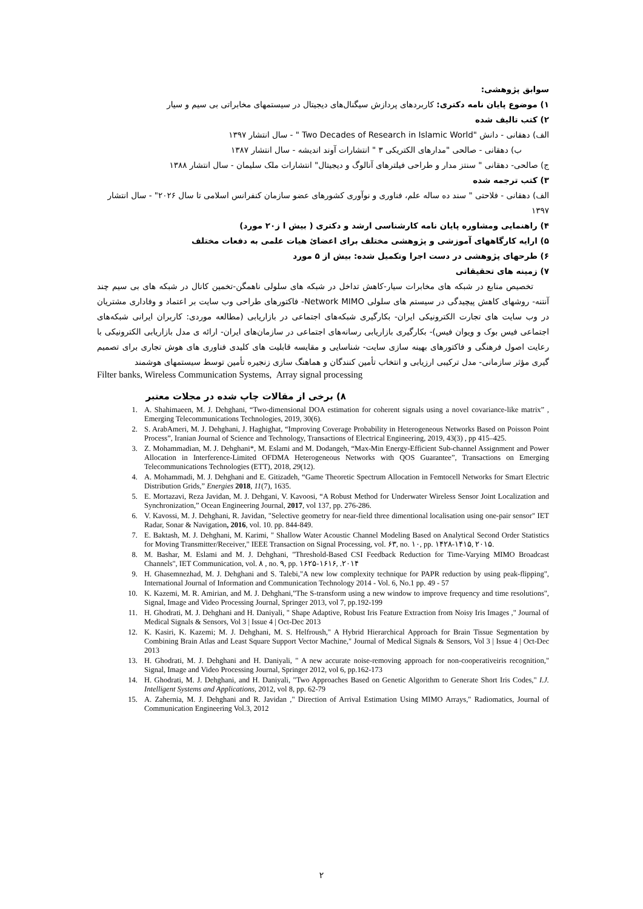سوابق پژوهشی:
۱) موضوع پایان نامه دکتری: کاربردهای پردازش سیگنال‌های دیجیتال در سیستمهای مخابراتی بی سیم و سیار
۲) کتب تالیف شده
الف) دهقانی - دانش "Two Decades of Research in Islamic World " - سال انتشار ۱۳۹۷
ب) دهقانی - صالحی "مدارهای الکتریکی ۳ " انتشارات آوند اندیشه - سال انتشار ۱۳۸۷
ج) صالحی- دهقانی " سنتز مدار و طراحی فیلترهای آنالوگ و دیجیتال" انتشارات ملک سلیمان - سال انتشار ۱۳۸۸
۳) کتب ترجمه شده
الف) دهقانی - فلاحتی " سند ده ساله علم، فناوری و نوآوری کشورهای عضو سازمان کنفرانس اسلامی تا سال ۲۰۲۶" - سال انتشار ۱۳۹۷
۴) راهنمایی ومشاوره پایان نامه کارشناسی ارشد و دکتری ( بیش ا ز۲۰ مورد)
۵) ارایه کارگاههای آموزشی و پژوهشی مختلف برای اعضاﺉ هیات علمی به دفعات مختلف
۶) طرحهای پژوهشی در دست اجرا وتکمیل شده: بیش از ۵ مورد
۷) زمینه های تحقیقاتی
تخصیص منابع در شبکه های مخابرات سیار-کاهش تداخل در شبکه های سلولی ناهمگن-تخمین کانال در شبکه های بی سیم چند آنتنه- روشهای کاهش پیچیدگی در سیستم های سلولی Network MIMO- فاکتورهای طراحی وب سایت بر اعتماد و وفاداری مشتریان در وب سایت های تجارت الکترونیکی ایران- بکارگیری شبکه‌های اجتماعی در بازاریابی (مطالعه موردی: کاربران ایرانی شبکه‌های اجتماعی فیس بوک و ویوان فیس)- بکارگیری بازاریابی رسانه‌های اجتماعی در سازمان‌های ایران- ارائه ی مدل بازاریابی الکترونیکی با رعایت اصول فرهنگی و فاکتورهای بهینه سازی سایت- شناسایی و مقایسه قابلیت های کلیدی فناوری های هوش تجاری برای تصمیم گیری مؤثر سازمانی- مدل ترکیبی ارزیابی و انتخاب تأمین کنندگان و هماهنگ سازی زنجیره تأمین توسط سیستمهای هوشمند
Filter banks, Wireless Communication Systems, Array signal processing
۸) برخی از مقالات چاپ شده در مجلات معتبر
1. A. Shahimaeen, M. J. Dehghani, “Two-dimensional DOA estimation for coherent signals using a novel covariance-like matrix” , Emerging Telecommunications Technologies, 2019, 30(6).
2. S. ArabAmeri, M. J. Dehghani, J. Haghighat, “Improving Coverage Probability in Heterogeneous Networks Based on Poisson Point Process”, Iranian Journal of Science and Technology, Transactions of Electrical Engineering, 2019, 43(3) , pp 415–425.
3. Z. Mohammadian, M. J. Dehghani*, M. Eslami and M. Dodangeh, “Max-Min Energy-Efficient Sub-channel Assignment and Power Allocation in Interference-Limited OFDMA Heterogeneous Networks with QOS Guarantee”, Transactions on Emerging Telecommunications Technologies (ETT), 2018, 29(12).
4. A. Mohammadi, M. J. Dehghani and E. Gitizadeh, “Game Theoretic Spectrum Allocation in Femtocell Networks for Smart Electric Distribution Grids,” Energies 2018, 11(7), 1635.
5. E. Mortazavi, Reza Javidan, M. J. Dehgani, V. Kavoosi, “A Robust Method for Underwater Wireless Sensor Joint Localization and Synchronization,” Ocean Engineering Journal, 2017, vol 137, pp. 276-286.
6. V. Kavossi, M. J. Dehghani, R. Javidan, "Selective geometry for near-field three dimentional localisation using one-pair sensor" IET Radar, Sonar & Navigation, 2016, vol. 10. pp. 844-849.
7. E. Baktash, M. J. Dehghani, M. Karimi, " Shallow Water Acoustic Channel Modeling Based on Analytical Second Order Statistics for Moving Transmitter/Receiver," IEEE Transaction on Signal Processing, vol. ۶۳, no. ۱۰, pp. ۱۴۲۸-۱۴۱۵, ۲۰۱۵.
8. M. Bashar, M. Eslami and M. J. Dehghani, "Threshold-Based CSI Feedback Reduction for Time-Varying MIMO Broadcast Channels", IET Communication, vol. ۸ , no. ۹, pp. ۱۶۲۵-۱۶۱۶, .۲۰۱۴
9. H. Ghasemnezhad, M. J. Dehghani and S. Talebi,"A new low complexity technique for PAPR reduction by using peak-flipping", International Journal of Information and Communication Technology 2014 - Vol. 6, No.1 pp. 49 - 57
10. K. Kazemi, M. R. Amirian, and M. J. Dehghani,"The S-transform using a new window to improve frequency and time resolutions", Signal, Image and Video Processing Journal, Springer 2013, vol 7, pp.192-199
11. H. Ghodrati, M. J. Dehghani and H. Daniyali, " Shape Adaptive, Robust Iris Feature Extraction from Noisy Iris Images ," Journal of Medical Signals & Sensors, Vol 3 | Issue 4 | Oct-Dec 2013
12. K. Kasiri, K. Kazemi; M. J. Dehghani, M. S. Helfroush," A Hybrid Hierarchical Approach for Brain Tissue Segmentation by Combining Brain Atlas and Least Square Support Vector Machine," Journal of Medical Signals & Sensors, Vol 3 | Issue 4 | Oct-Dec 2013
13. H. Ghodrati, M. J. Dehghani and H. Daniyali, " A new accurate noise-removing approach for non-cooperativeiris recognition," Signal, Image and Video Processing Journal, Springer 2012, vol 6, pp.162-173
14. H. Ghodrati, M. J. Dehghani, and H. Daniyali, "Two Approaches Based on Genetic Algorithm to Generate Short Iris Codes," I.J. Intelligent Systems and Applications, 2012, vol 8, pp. 62-79
15. A. Zahernia, M. J. Dehghani and R. Javidan ," Direction of Arrival Estimation Using MIMO Arrays," Radiomatics, Journal of Communication Engineering Vol.3, 2012
۲